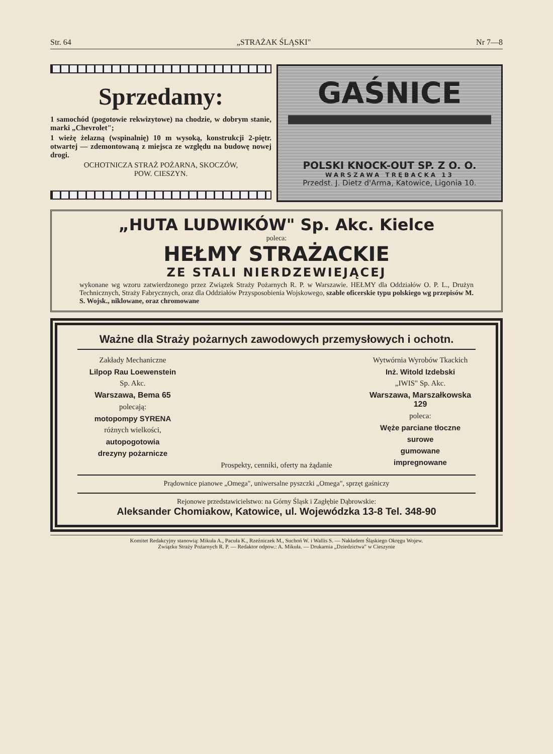Str. 64 „STRAŻAK ŚLĄSKI" Nr 7—8
Sprzedamy:
1 samochód (pogotowie rekwizytowe) na chodzie, w dobrym stanie, marki „Chevrolet";
1 wieżę żelazną (wspinalnię) 10 m wysoką, konstrukcji 2-piętr. otwartej — zdemontowaną z miejsca ze względu na budowę nowej drogi.
OCHOTNICZA STRAŻ POŻARNA, SKOCZÓW,
POW. CIESZYN.
GAŚNICE
POLSKI KNOCK-OUT SP. Z O. O.
WARSZAWA TRĘBACKA 13
Przedst. J. Dietz d'Arma, Katowice, Ligonia 10.
„HUTA LUDWIKÓW" Sp. Akc. Kielce
poleca:
HEŁMY STRAŻACKIE
ZE STALI NIERDZEWIEJĄCEJ
wykonane wg wzoru zatwierdzonego przez Związek Straży Pożarnych R. P. w Warszawie. HEŁMY dla Oddziałów O. P. L., Drużyn Technicznych, Straży Fabrycznych, oraz dla Oddziałów Przysposobienia Wojskowego, szable oficerskie typu polskiego wg przepisów M. S. Wojsk., niklowane, oraz chromowane
Ważne dla Straży pożarnych zawodowych przemysłowych i ochotn.
Zakłady Mechaniczne
Lilpop Rau Loewenstein
Sp. Akc.
Warszawa, Bema 65
polecają:
motopompy SYRENA
różnych wielkości,
autopogotowia
drezyny pożarnicze
Prospekty, cenniki, oferty na żądanie
Wytwórnia Wyrobów Tkackich
Inż. Witold Izdebski
„IWIS" Sp. Akc.
Warszawa, Marszałkowska 129
poleca:
Węże parciane tłoczne
surowe
gumowane
impregnowane
Prądownice pianowe „Omega", uniwersalne pyszczki „Omega", sprzęt gaśniczy
Rejonowe przedstawicielstwo: na Górny Śląsk i Zagłębie Dąbrowskie:
Aleksander Chomiakow, Katowice, ul. Wojewódzka 13-8 Tel. 348-90
Komitet Redakcyjny stanowią: Mikuła A., Pacuła K., Rzeźniczek M., Suchoń W. i Wallis S. — Nakładem Śląskiego Okręgu Wojew.
Związku Straży Pożarnych R. P. — Redaktor odpow.: A. Mikuła. — Drukarnia „Dziedzictwa" w Cieszynie